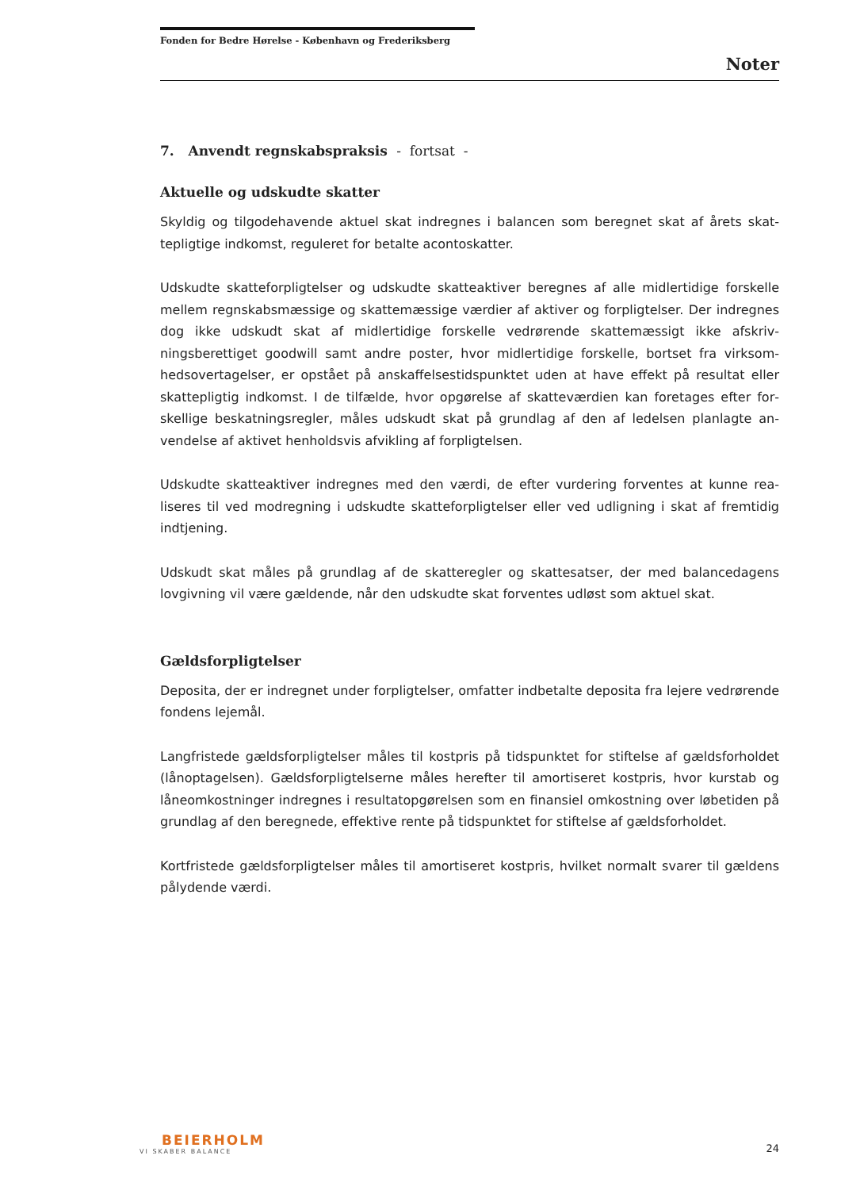Fonden for Bedre Hørelse - København og Frederiksberg
Noter
7. Anvendt regnskabspraksis - fortsat -
Aktuelle og udskudte skatter
Skyldig og tilgodehavende aktuel skat indregnes i balancen som beregnet skat af årets skat­tepligtige indkomst, reguleret for betalte acontoskatter.
Udskudte skatteforpligtelser og udskudte skatteaktiver beregnes af alle midlertidige forskelle mellem regnskabsmæssige og skattemæssige værdier af aktiver og forpligtelser. Der indreg­nes dog ikke udskudt skat af midlertidige forskelle vedrørende skattemæssigt ikke afskriv­ningsberettiget goodwill samt andre poster, hvor midlertidige forskelle, bortset fra virksom­hedsovertagelser, er opstået på anskaffelsestidspunktet uden at have effekt på resultat eller skattepligtig indkomst. I de tilfælde, hvor opgørelse af skatteværdien kan foretages efter for­skellige beskatningsregler, måles udskudt skat på grundlag af den af ledelsen planlagte an­vendelse af aktivet henholdsvis afvikling af forpligtelsen.
Udskudte skatteaktiver indregnes med den værdi, de efter vurdering forventes at kunne rea­liseres til ved modregning i udskudte skatteforpligtelser eller ved udligning i skat af frem­tidig indtjening.
Udskudt skat måles på grundlag af de skatteregler og skattesatser, der med balancedagens lovgivning vil være gældende, når den udskudte skat forventes udløst som aktuel skat.
Gældsforpligtelser
Deposita, der er indregnet under forpligtelser, omfatter indbetalte deposita fra lejere ved­rørende fondens lejemål.
Langfristede gældsforpligtelser måles til kostpris på tidspunktet for stiftelse af gældsforholdet (lånoptagelsen). Gældsforpligtelserne måles herefter til amortiseret kostpris, hvor kurstab og låneomkostninger indregnes i resultatopgørelsen som en finansiel omkostning over løbetiden på grundlag af den beregnede, effektive rente på tidspunktet for stiftelse af gældsforholdet.
Kortfristede gældsforpligtelser måles til amortiseret kostpris, hvilket normalt svarer til gæl­dens pålydende værdi.
BEIERHOLM
VI SKABER BALANCE
24